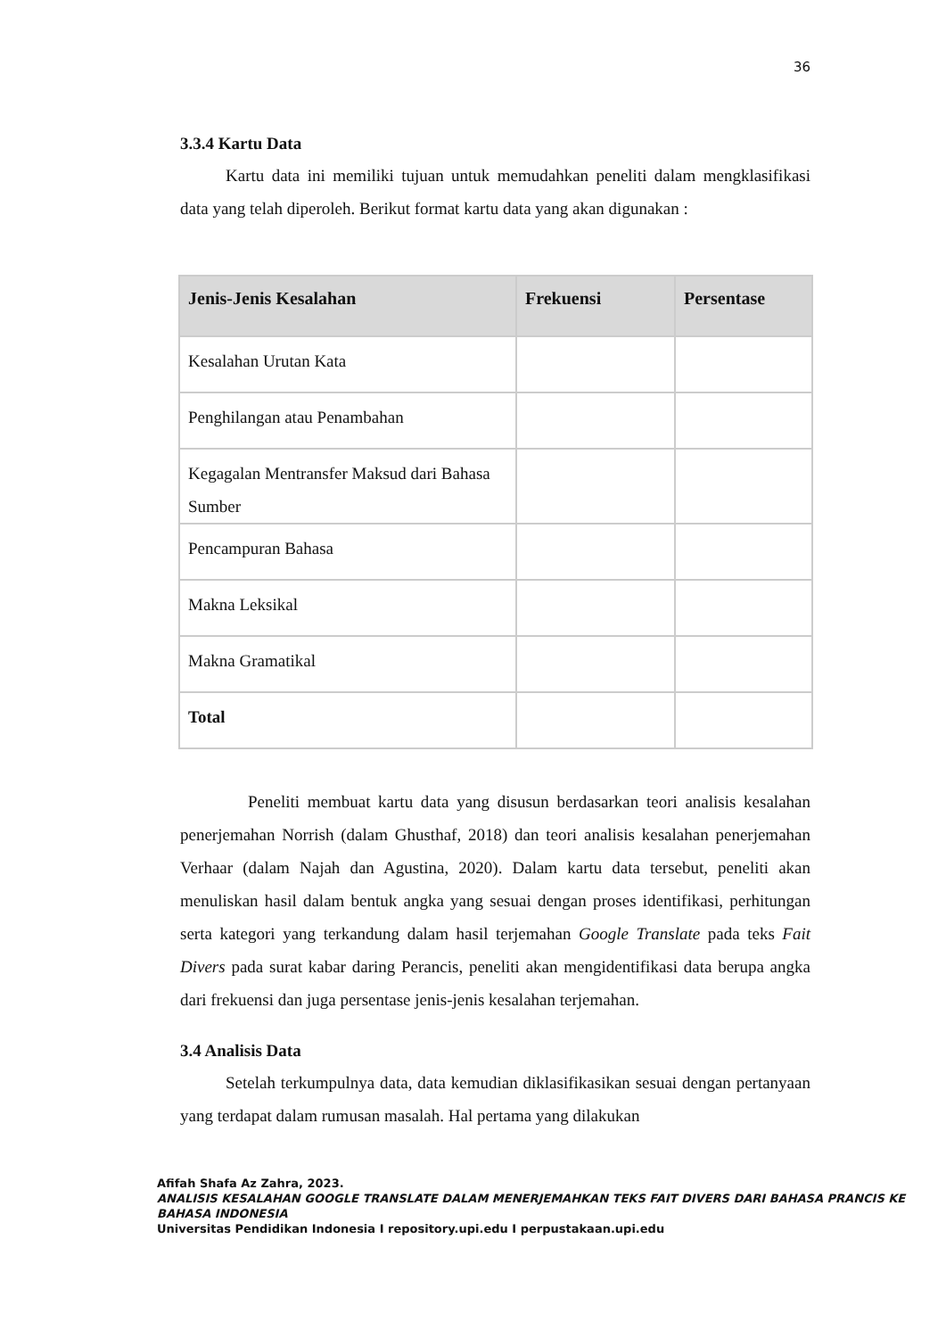36
3.3.4 Kartu Data
Kartu data ini memiliki tujuan untuk memudahkan peneliti dalam mengklasifikasi data yang telah diperoleh. Berikut format kartu data yang akan digunakan :
| Jenis-Jenis Kesalahan | Frekuensi | Persentase |
| --- | --- | --- |
| Kesalahan Urutan Kata | | |
| Penghilangan atau Penambahan | | |
| Kegagalan Mentransfer Maksud dari Bahasa Sumber | | |
| Pencampuran Bahasa | | |
| Makna Leksikal | | |
| Makna Gramatikal | | |
| Total | | |
Peneliti membuat kartu data yang disusun berdasarkan teori analisis kesalahan penerjemahan Norrish (dalam Ghusthaf, 2018) dan teori analisis kesalahan penerjemahan Verhaar (dalam Najah dan Agustina, 2020). Dalam kartu data tersebut, peneliti akan menuliskan hasil dalam bentuk angka yang sesuai dengan proses identifikasi, perhitungan serta kategori yang terkandung dalam hasil terjemahan Google Translate pada teks Fait Divers pada surat kabar daring Perancis, peneliti akan mengidentifikasi data berupa angka dari frekuensi dan juga persentase jenis-jenis kesalahan terjemahan.
3.4 Analisis Data
Setelah terkumpulnya data, data kemudian diklasifikasikan sesuai dengan pertanyaan yang terdapat dalam rumusan masalah. Hal pertama yang dilakukan
Afifah Shafa Az Zahra, 2023.
ANALISIS KESALAHAN GOOGLE TRANSLATE DALAM MENERJEMAHKAN TEKS FAIT DIVERS DARI BAHASA PRANCIS KE BAHASA INDONESIA
Universitas Pendidikan Indonesia I repository.upi.edu I perpustakaan.upi.edu